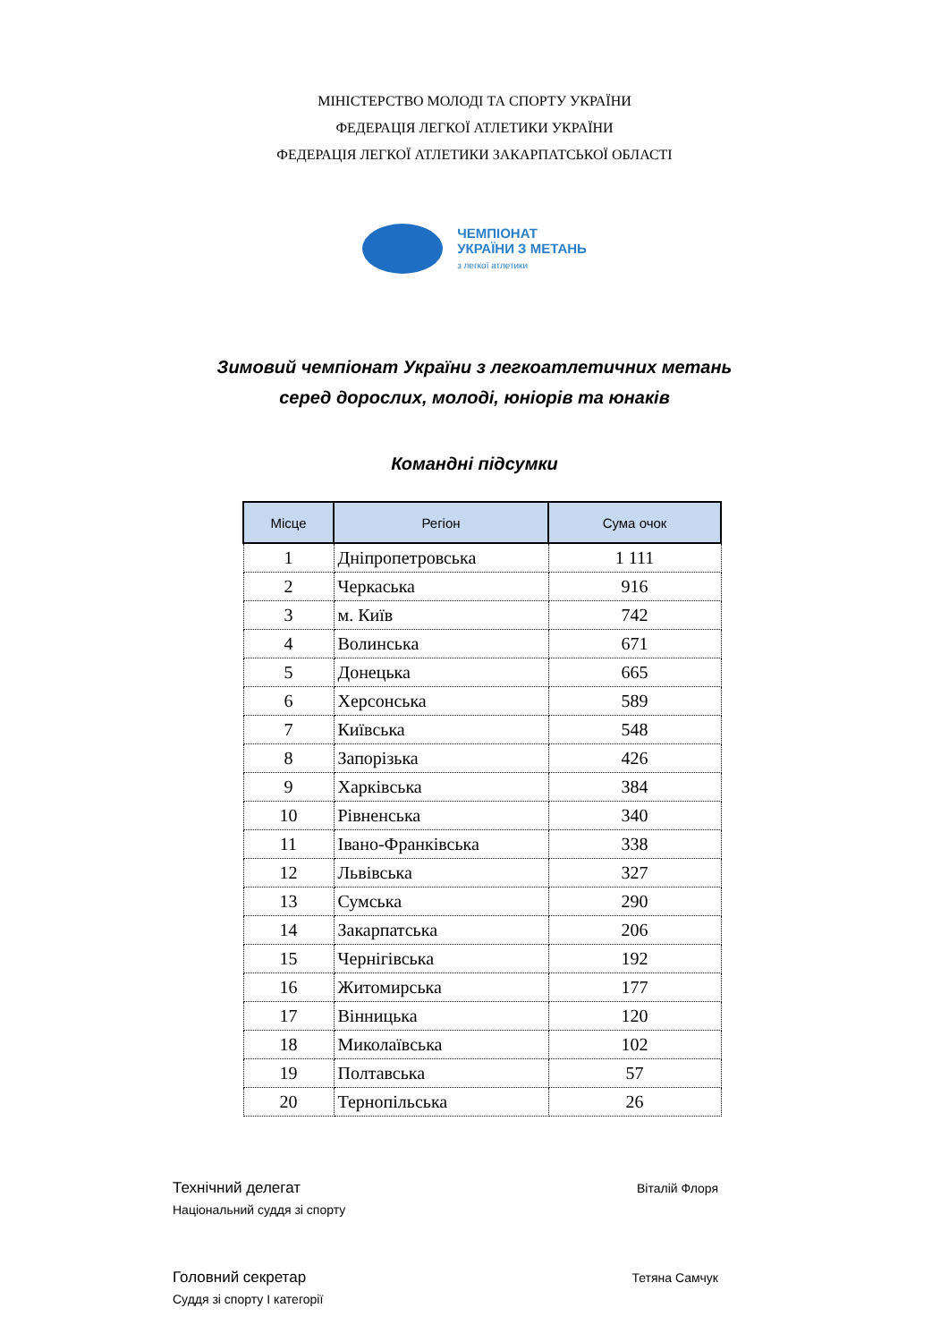МІНІСТЕРСТВО МОЛОДІ ТА СПОРТУ УКРАЇНИ
ФЕДЕРАЦІЯ ЛЕГКОЇ АТЛЕТИКИ УКРАЇНИ
ФЕДЕРАЦІЯ ЛЕГКОЇ АТЛЕТИКИ ЗАКАРПАТСЬКОЇ ОБЛАСТІ
ЧЕМПІОНАТ
УКРАЇНИ З МЕТАНЬ
з легкої атлетики
Зимовий чемпіонат України з легкоатлетичних метань
серед дорослих, молоді, юніорів та юнаків
Командні підсумки
| Місце | Регіон | Сума очок |
| --- | --- | --- |
| 1 | Дніпропетровська | 1 111 |
| 2 | Черкаська | 916 |
| 3 | м. Київ | 742 |
| 4 | Волинська | 671 |
| 5 | Донецька | 665 |
| 6 | Херсонська | 589 |
| 7 | Київська | 548 |
| 8 | Запорізька | 426 |
| 9 | Харківська | 384 |
| 10 | Рівненська | 340 |
| 11 | Івано-Франківська | 338 |
| 12 | Львівська | 327 |
| 13 | Сумська | 290 |
| 14 | Закарпатська | 206 |
| 15 | Чернігівська | 192 |
| 16 | Житомирська | 177 |
| 17 | Вінницька | 120 |
| 18 | Миколаївська | 102 |
| 19 | Полтавська | 57 |
| 20 | Тернопільська | 26 |
Технічний делегат Віталій Флоря
Національний суддя зі спорту
Головний секретар Тетяна Самчук
Суддя зі спорту І категорії